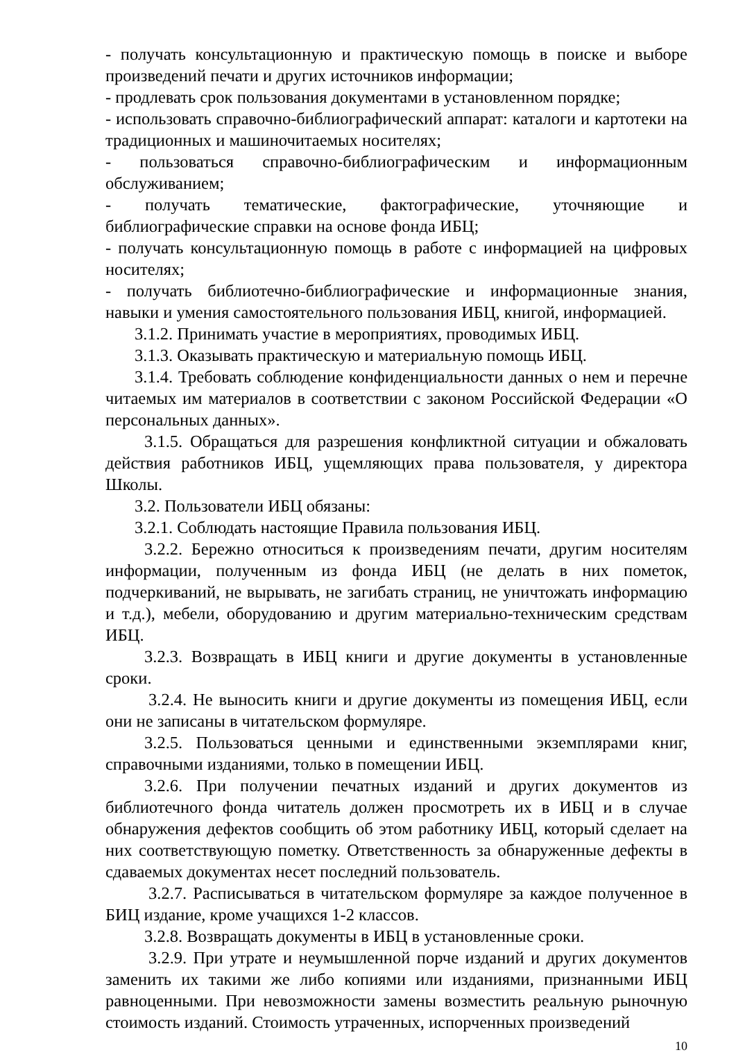- получать консультационную и практическую помощь в поиске и выборе произведений печати и других источников информации;
- продлевать срок пользования документами в установленном порядке;
- использовать справочно-библиографический аппарат: каталоги и картотеки на традиционных и машиночитаемых носителях;
- пользоваться справочно-библиографическим и информационным обслуживанием;
- получать тематические, фактографические, уточняющие и библиографические справки на основе фонда ИБЦ;
- получать консультационную помощь в работе с информацией на цифровых носителях;
- получать библиотечно-библиографические и информационные знания, навыки и умения самостоятельного пользования ИБЦ, книгой, информацией.
3.1.2. Принимать участие в мероприятиях, проводимых ИБЦ.
3.1.3. Оказывать практическую и материальную помощь ИБЦ.
3.1.4. Требовать соблюдение конфиденциальности данных о нем и перечне читаемых им материалов в соответствии с законом Российской Федерации «О персональных данных».
3.1.5. Обращаться для разрешения конфликтной ситуации и обжаловать действия работников ИБЦ, ущемляющих права пользователя, у директора Школы.
3.2. Пользователи ИБЦ обязаны:
3.2.1. Соблюдать настоящие Правила пользования ИБЦ.
3.2.2. Бережно относиться к произведениям печати, другим носителям информации, полученным из фонда ИБЦ (не делать в них пометок, подчеркиваний, не вырывать, не загибать страниц, не уничтожать информацию и т.д.), мебели, оборудованию и другим материально-техническим средствам ИБЦ.
3.2.3. Возвращать в ИБЦ книги и другие документы в установленные сроки.
3.2.4. Не выносить книги и другие документы из помещения ИБЦ, если они не записаны в читательском формуляре.
3.2.5. Пользоваться ценными и единственными экземплярами книг, справочными изданиями, только в помещении ИБЦ.
3.2.6. При получении печатных изданий и других документов из библиотечного фонда читатель должен просмотреть их в ИБЦ и в случае обнаружения дефектов сообщить об этом работнику ИБЦ, который сделает на них соответствующую пометку. Ответственность за обнаруженные дефекты в сдаваемых документах несет последний пользователь.
3.2.7. Расписываться в читательском формуляре за каждое полученное в БИЦ издание, кроме учащихся 1-2 классов.
3.2.8. Возвращать документы в ИБЦ в установленные сроки.
3.2.9. При утрате и неумышленной порче изданий и других документов заменить их такими же либо копиями или изданиями, признанными ИБЦ равноценными. При невозможности замены возместить реальную рыночную стоимость изданий. Стоимость утраченных, испорченных произведений
10